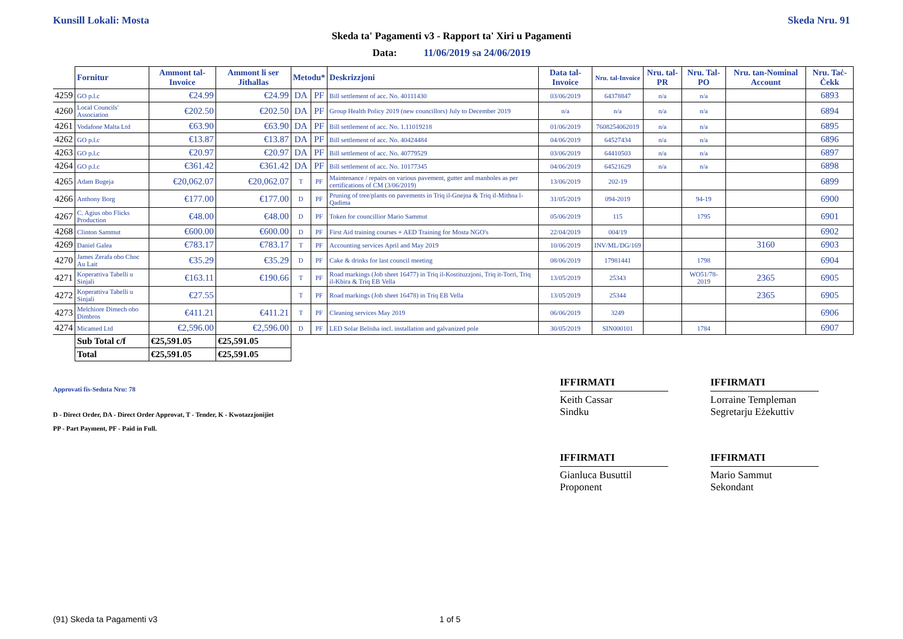Kunsill Lokali: Mosta Skeda Nru. 91
Skeda ta' Pagamenti v3 - Rapport ta' Xiri u Pagamenti
Data: 11/06/2019 sa 24/06/2019
| | Fornitur | Ammont tal-Invoice | Ammont li ser Jithallas | Metodu* | | Deskrizzjoni | Data tal-Invoice | Nru. tal-Invoice | Nru. tal-PR | Nru. Tal-PO | Nru. tan-Nominal Account | Nru. Taċ-Ċekk |
| --- | --- | --- | --- | --- | --- | --- | --- | --- | --- | --- | --- | --- |
| 4259 | GO p.l.c | €24.99 | €24.99 | DA | PF | Bill settlement of acc. No. 40111430 | 03/06/2019 | 64378847 | n/a | n/a | | 6893 |
| 4260 | Local Councils' Association | €202.50 | €202.50 | DA | PF | Group Health Policy 2019 (new councillors) July to December 2019 | n/a | n/a | n/a | n/a | | 6894 |
| 4261 | Vodafone Malta Ltd | €63.90 | €63.90 | DA | PF | Bill settlement of acc. No. 1.11019218 | 01/06/2019 | 7608254062019 | n/a | n/a | | 6895 |
| 4262 | GO p.l.c | €13.87 | €13.87 | DA | PF | Bill settlement of acc. No. 40424484 | 04/06/2019 | 64527434 | n/a | n/a | | 6896 |
| 4263 | GO p.l.c | €20.97 | €20.97 | DA | PF | Bill settlement of acc. No. 40779529 | 03/06/2019 | 64410503 | n/a | n/a | | 6897 |
| 4264 | GO p.l.c | €361.42 | €361.42 | DA | PF | Bill settlement of acc. No. 10177345 | 04/06/2019 | 64521629 | n/a | n/a | | 6898 |
| 4265 | Adam Bugeja | €20,062.07 | €20,062.07 | T | PF | Maintenance / repairs on various pavement, gutter and manholes as per certifications of CM (3/06/2019) | 13/06/2019 | 202-19 | | | | 6899 |
| 4266 | Anthony Borg | €177.00 | €177.00 | D | PF | Pruning of tree/plants on pavements in Triq il-Gnejna & Triq il-Mithna l-Qadima | 31/05/2019 | 094-2019 | | 94-19 | | 6900 |
| 4267 | C. Agius obo Flicks Production | €48.00 | €48.00 | D | PF | Token for councillior Mario Sammut | 05/06/2019 | 115 | | 1795 | | 6901 |
| 4268 | Clinton Sammut | €600.00 | €600.00 | D | PF | First Aid training courses + AED Training for Mosta NGO's | 22/04/2019 | 004/19 | | | | 6902 |
| 4269 | Daniel Galea | €783.17 | €783.17 | T | PF | Accounting services April and May 2019 | 10/06/2019 | INV/ML/DG/169 | | | 3160 | 6903 |
| 4270 | James Zerafa obo Choc Au Lait | €35.29 | €35.29 | D | PF | Cake & drinks for last council meeting | 08/06/2019 | 17981441 | | 1798 | | 6904 |
| 4271 | Koperattiva Tabelli u Sinjali | €163.11 | €190.66 | T | PF | Road markings (Job sheet 16477) in Triq il-Kostituzzjoni, Triq it-Torri, Triq il-Kbira & Triq EB Vella | 13/05/2019 | 25343 | | WO51/78-2019 | 2365 | 6905 |
| 4272 | Koperattiva Tabelli u Sinjali | €27.55 | | T | PF | Road markings (Job sheet 16478) in Triq EB Vella | 13/05/2019 | 25344 | | | 2365 | 6905 |
| 4273 | Melchiore Dimech obo Dimbros | €411.21 | €411.21 | T | PF | Cleaning services May 2019 | 06/06/2019 | 3249 | | | | 6906 |
| 4274 | Micamed Ltd | €2,596.00 | €2,596.00 | D | PF | LED Solar Belisha incl. installation and galvanized pole | 30/05/2019 | SIN000101 | | 1784 | | 6907 |
| | Sub Total c/f | €25,591.05 | €25,591.05 | | | | | | | | | |
| | Total | €25,591.05 | €25,591.05 | | | | | | | | | |
Approvati fis-Seduta Nru: 78
D - Direct Order, DA - Direct Order Approvat, T - Tender, K - Kwotazzjonijiet
PP - Part Payment, PF - Paid in Full.
IFFIRMATI
Keith Cassar
Sindku
IFFIRMATI
Lorraine Templeman
Segretarju Eżekuttiv
IFFIRMATI
Gianluca Busuttil
Proponent
IFFIRMATI
Mario Sammut
Sekondant
(91) Skeda ta Pagamenti v3 1 of 5